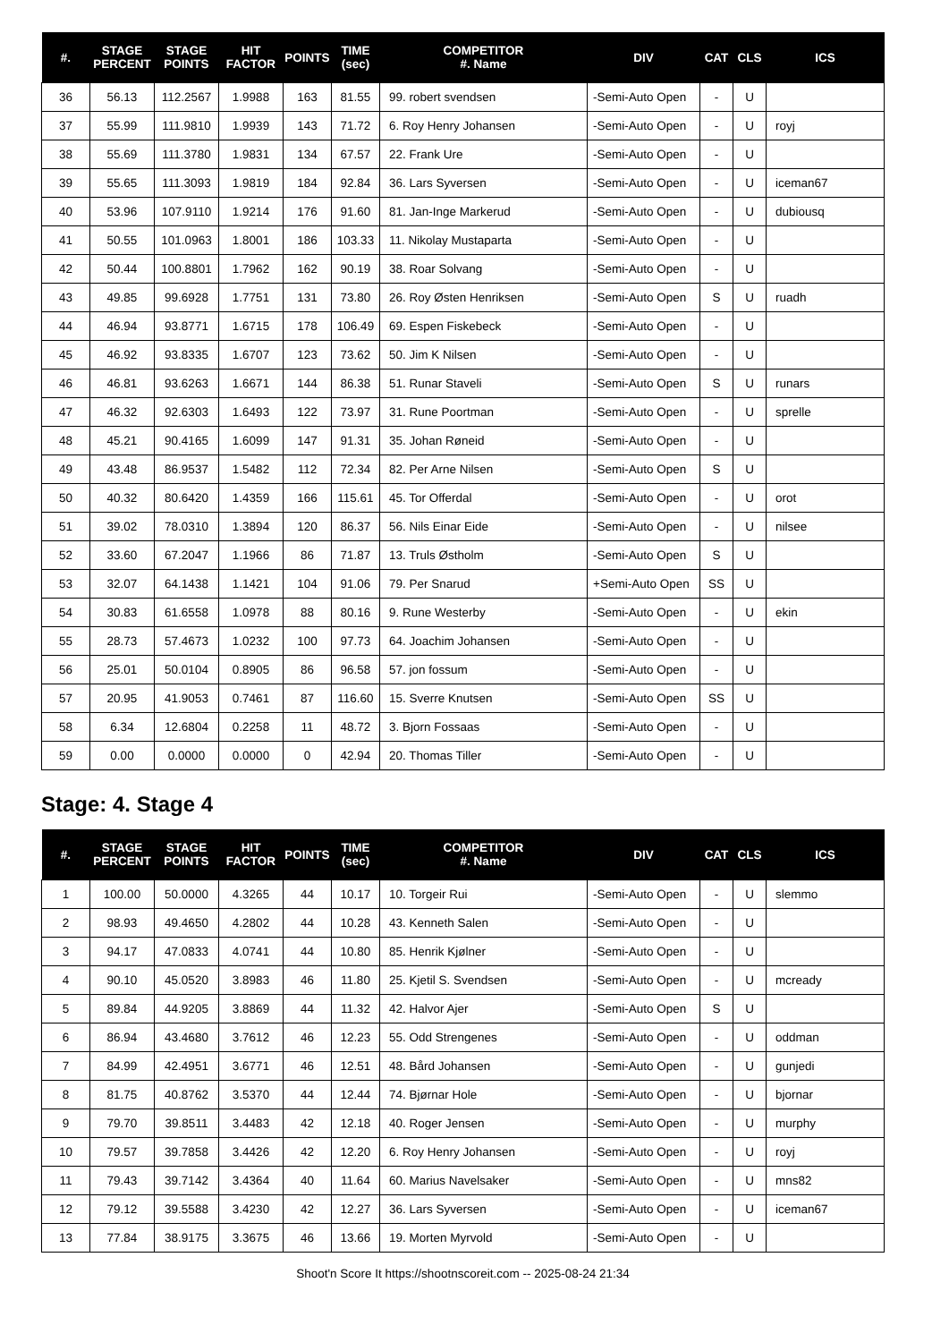| #. | STAGE PERCENT | STAGE POINTS | HIT FACTOR | POINTS | TIME (sec) | COMPETITOR #. Name | DIV | CAT | CLS | ICS |
| --- | --- | --- | --- | --- | --- | --- | --- | --- | --- | --- |
| 36 | 56.13 | 112.2567 | 1.9988 | 163 | 81.55 | 99. robert svendsen | -Semi-Auto Open | - | U | |
| 37 | 55.99 | 111.9810 | 1.9939 | 143 | 71.72 | 6. Roy Henry Johansen | -Semi-Auto Open | - | U | royj |
| 38 | 55.69 | 111.3780 | 1.9831 | 134 | 67.57 | 22. Frank Ure | -Semi-Auto Open | - | U | |
| 39 | 55.65 | 111.3093 | 1.9819 | 184 | 92.84 | 36. Lars Syversen | -Semi-Auto Open | - | U | iceman67 |
| 40 | 53.96 | 107.9110 | 1.9214 | 176 | 91.60 | 81. Jan-Inge Markerud | -Semi-Auto Open | - | U | dubiousq |
| 41 | 50.55 | 101.0963 | 1.8001 | 186 | 103.33 | 11. Nikolay Mustaparta | -Semi-Auto Open | - | U | |
| 42 | 50.44 | 100.8801 | 1.7962 | 162 | 90.19 | 38. Roar Solvang | -Semi-Auto Open | - | U | |
| 43 | 49.85 | 99.6928 | 1.7751 | 131 | 73.80 | 26. Roy Østen Henriksen | -Semi-Auto Open | S | U | ruadh |
| 44 | 46.94 | 93.8771 | 1.6715 | 178 | 106.49 | 69. Espen Fiskebeck | -Semi-Auto Open | - | U | |
| 45 | 46.92 | 93.8335 | 1.6707 | 123 | 73.62 | 50. Jim K Nilsen | -Semi-Auto Open | - | U | |
| 46 | 46.81 | 93.6263 | 1.6671 | 144 | 86.38 | 51. Runar Staveli | -Semi-Auto Open | S | U | runars |
| 47 | 46.32 | 92.6303 | 1.6493 | 122 | 73.97 | 31. Rune Poortman | -Semi-Auto Open | - | U | sprelle |
| 48 | 45.21 | 90.4165 | 1.6099 | 147 | 91.31 | 35. Johan Røneid | -Semi-Auto Open | - | U | |
| 49 | 43.48 | 86.9537 | 1.5482 | 112 | 72.34 | 82. Per Arne Nilsen | -Semi-Auto Open | S | U | |
| 50 | 40.32 | 80.6420 | 1.4359 | 166 | 115.61 | 45. Tor Offerdal | -Semi-Auto Open | - | U | orot |
| 51 | 39.02 | 78.0310 | 1.3894 | 120 | 86.37 | 56. Nils Einar Eide | -Semi-Auto Open | - | U | nilsee |
| 52 | 33.60 | 67.2047 | 1.1966 | 86 | 71.87 | 13. Truls Østholm | -Semi-Auto Open | S | U | |
| 53 | 32.07 | 64.1438 | 1.1421 | 104 | 91.06 | 79. Per Snarud | +Semi-Auto Open | SS | U | |
| 54 | 30.83 | 61.6558 | 1.0978 | 88 | 80.16 | 9. Rune Westerby | -Semi-Auto Open | - | U | ekin |
| 55 | 28.73 | 57.4673 | 1.0232 | 100 | 97.73 | 64. Joachim Johansen | -Semi-Auto Open | - | U | |
| 56 | 25.01 | 50.0104 | 0.8905 | 86 | 96.58 | 57. jon fossum | -Semi-Auto Open | - | U | |
| 57 | 20.95 | 41.9053 | 0.7461 | 87 | 116.60 | 15. Sverre Knutsen | -Semi-Auto Open | SS | U | |
| 58 | 6.34 | 12.6804 | 0.2258 | 11 | 48.72 | 3. Bjorn Fossaas | -Semi-Auto Open | - | U | |
| 59 | 0.00 | 0.0000 | 0.0000 | 0 | 42.94 | 20. Thomas Tiller | -Semi-Auto Open | - | U | |
Stage: 4. Stage 4
| #. | STAGE PERCENT | STAGE POINTS | HIT FACTOR | POINTS | TIME (sec) | COMPETITOR #. Name | DIV | CAT | CLS | ICS |
| --- | --- | --- | --- | --- | --- | --- | --- | --- | --- | --- |
| 1 | 100.00 | 50.0000 | 4.3265 | 44 | 10.17 | 10. Torgeir Rui | -Semi-Auto Open | - | U | slemmo |
| 2 | 98.93 | 49.4650 | 4.2802 | 44 | 10.28 | 43. Kenneth Salen | -Semi-Auto Open | - | U | |
| 3 | 94.17 | 47.0833 | 4.0741 | 44 | 10.80 | 85. Henrik Kjølner | -Semi-Auto Open | - | U | |
| 4 | 90.10 | 45.0520 | 3.8983 | 46 | 11.80 | 25. Kjetil S. Svendsen | -Semi-Auto Open | - | U | mcready |
| 5 | 89.84 | 44.9205 | 3.8869 | 44 | 11.32 | 42. Halvor Ajer | -Semi-Auto Open | S | U | |
| 6 | 86.94 | 43.4680 | 3.7612 | 46 | 12.23 | 55. Odd Strengenes | -Semi-Auto Open | - | U | oddman |
| 7 | 84.99 | 42.4951 | 3.6771 | 46 | 12.51 | 48. Bård Johansen | -Semi-Auto Open | - | U | gunjedi |
| 8 | 81.75 | 40.8762 | 3.5370 | 44 | 12.44 | 74. Bjørnar Hole | -Semi-Auto Open | - | U | bjornar |
| 9 | 79.70 | 39.8511 | 3.4483 | 42 | 12.18 | 40. Roger Jensen | -Semi-Auto Open | - | U | murphy |
| 10 | 79.57 | 39.7858 | 3.4426 | 42 | 12.20 | 6. Roy Henry Johansen | -Semi-Auto Open | - | U | royj |
| 11 | 79.43 | 39.7142 | 3.4364 | 40 | 11.64 | 60. Marius Navelsaker | -Semi-Auto Open | - | U | mns82 |
| 12 | 79.12 | 39.5588 | 3.4230 | 42 | 12.27 | 36. Lars Syversen | -Semi-Auto Open | - | U | iceman67 |
| 13 | 77.84 | 38.9175 | 3.3675 | 46 | 13.66 | 19. Morten Myrvold | -Semi-Auto Open | - | U | |
Shoot'n Score It https://shootnscoreit.com -- 2025-08-24 21:34